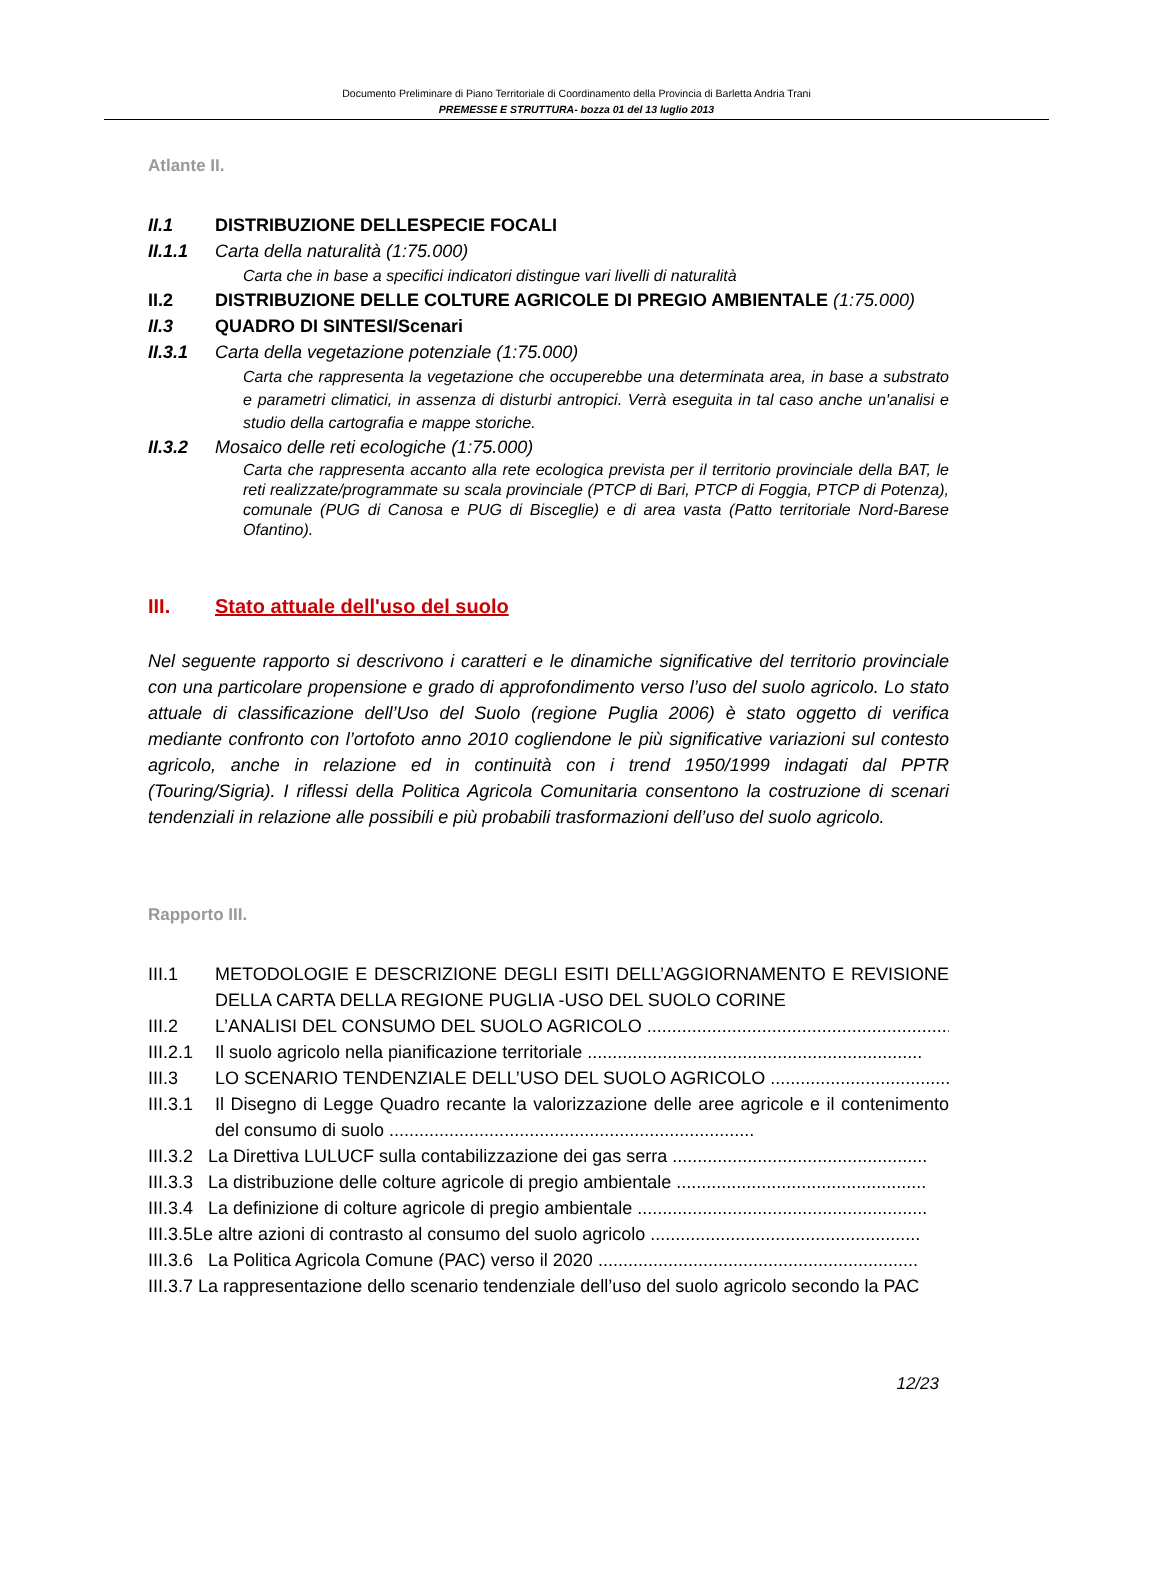Documento Preliminare di Piano Territoriale di Coordinamento della Provincia di Barletta Andria Trani
PREMESSE E STRUTTURA- bozza 01 del 13 luglio 2013
Atlante II.
II.1 DISTRIBUZIONE DELLESPECIE FOCALI
II.1.1 Carta della naturalità (1:75.000)
Carta che in base a specifici indicatori distingue vari livelli di naturalità
II.2 DISTRIBUZIONE DELLE COLTURE AGRICOLE DI PREGIO AMBIENTALE (1:75.000)
II.3 QUADRO DI SINTESI/Scenari
II.3.1 Carta della vegetazione potenziale (1:75.000)
Carta che rappresenta la vegetazione che occuperebbe una determinata area, in base a substrato e parametri climatici, in assenza di disturbi antropici. Verrà eseguita in tal caso anche un'analisi e studio della cartografia e mappe storiche.
II.3.2 Mosaico delle reti ecologiche (1:75.000)
Carta che rappresenta accanto alla rete ecologica prevista per il territorio provinciale della BAT, le reti realizzate/programmate su scala provinciale (PTCP di Bari, PTCP di Foggia, PTCP di Potenza), comunale (PUG di Canosa e PUG di Bisceglie) e di area vasta (Patto territoriale Nord-Barese Ofantino).
III. Stato attuale dell'uso del suolo
Nel seguente rapporto si descrivono i caratteri e le dinamiche significative del territorio provinciale con una particolare propensione e grado di approfondimento verso l’uso del suolo agricolo. Lo stato attuale di classificazione dell’Uso del Suolo (regione Puglia 2006) è stato oggetto di verifica mediante confronto con l’ortofoto anno 2010 cogliendone le più significative variazioni sul contesto agricolo, anche in relazione ed in continuità con i trend 1950/1999 indagati dal PPTR (Touring/Sigria). I riflessi della Politica Agricola Comunitaria consentono la costruzione di scenari tendenziali in relazione alle possibili e più probabili trasformazioni dell’uso del suolo agricolo.
Rapporto III.
III.1 METODOLOGIE E DESCRIZIONE DEGLI ESITI DELL’AGGIORNAMENTO E REVISIONE DELLA CARTA DELLA REGIONE PUGLIA -USO DEL SUOLO CORINE
III.2 L’ANALISI DEL CONSUMO DEL SUOLO AGRICOLO ..............................................................
III.2.1 Il suolo agricolo nella pianificazione territoriale ...................................................................
III.3 LO SCENARIO TENDENZIALE DELL’USO DEL SUOLO AGRICOLO .....................................
III.3.1
Il Disegno di Legge Quadro recante la valorizzazione delle aree agricole e il contenimento del consumo di suolo .........................................................................
III.3.2 La Direttiva LULUCF sulla contabilizzazione dei gas serra ...................................................
III.3.3 La distribuzione delle colture agricole di pregio ambientale ..................................................
III.3.4 La definizione di colture agricole di pregio ambientale ..........................................................
III.3.5Le altre azioni di contrasto al consumo del suolo agricolo ......................................................
III.3.6 La Politica Agricola Comune (PAC) verso il 2020 ................................................................
III.3.7 La rappresentazione dello scenario tendenziale dell’uso del suolo agricolo secondo la PAC
12/23